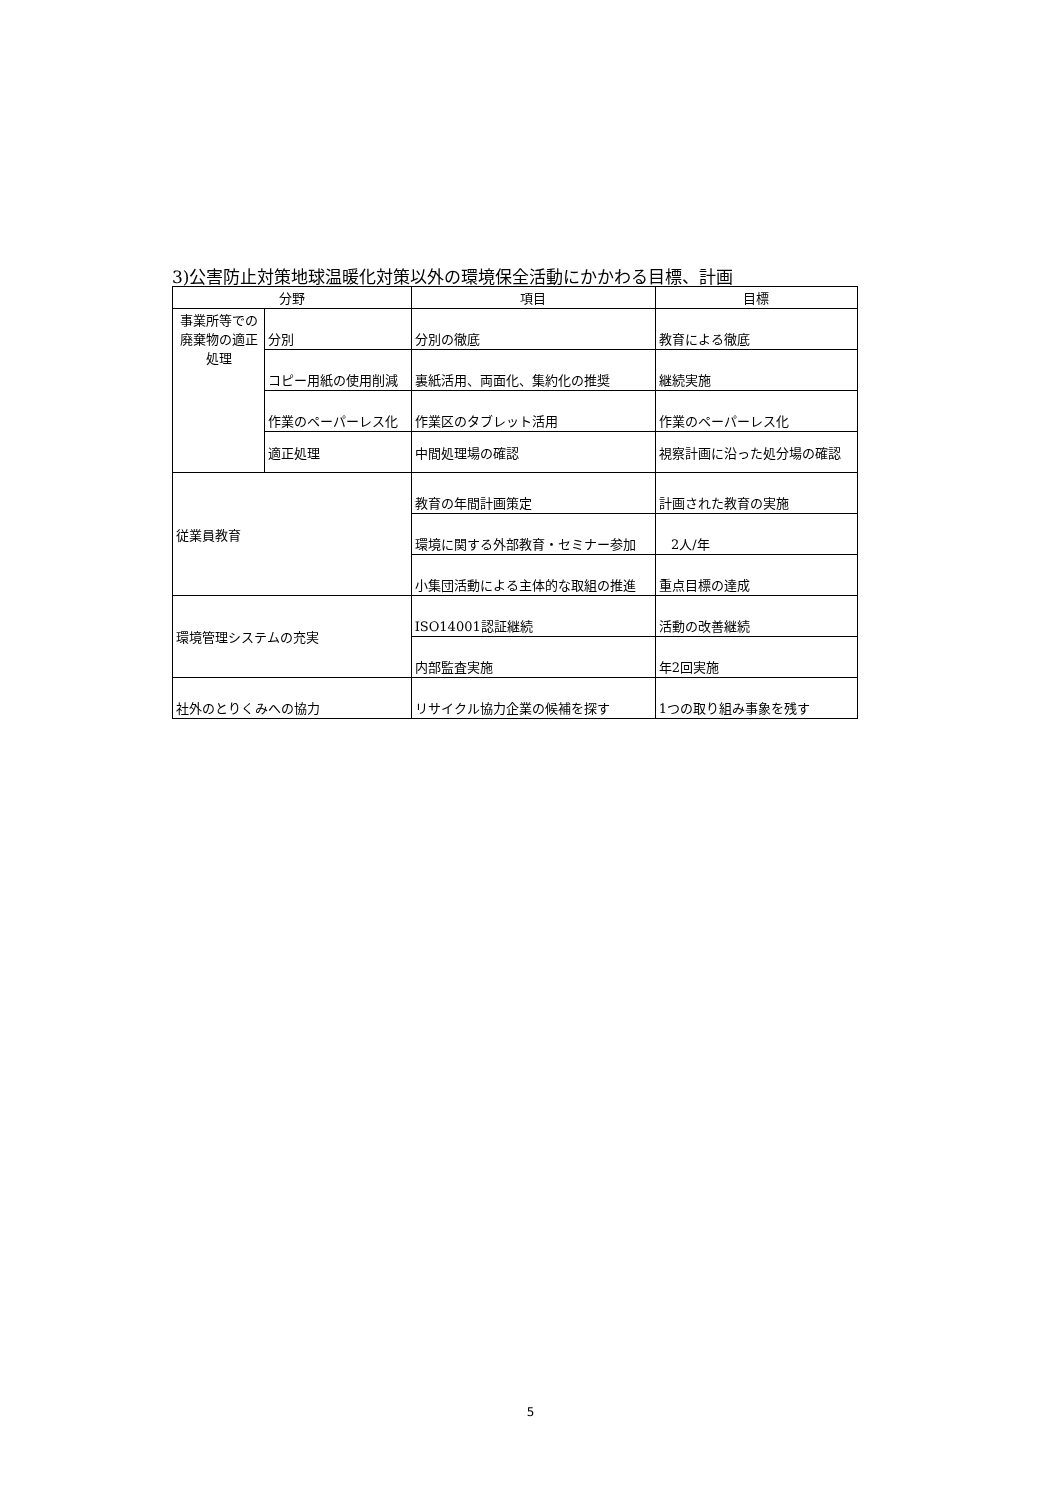3)公害防止対策地球温暖化対策以外の環境保全活動にかかわる目標、計画
| 分野 | | 項目 | 目標 |
| --- | --- | --- | --- |
| 事業所等での廃棄物の適正処理 | 分別 | 分別の徹底 | 教育による徹底 |
| | コピー用紙の使用削減 | 裏紙活用、両面化、集約化の推奨 | 継続実施 |
| | 作業のペーパーレス化 | 作業区のタブレット活用 | 作業のペーパーレス化 |
| | 適正処理 | 中間処理場の確認 | 視察計画に沿った処分場の確認 |
| 従業員教育 | | 教育の年間計画策定 | 計画された教育の実施 |
| | | 環境に関する外部教育・セミナー参加 | 2人/年 |
| | | 小集団活動による主体的な取組の推進 | 重点目標の達成 |
| 環境管理システムの充実 | | ISO14001認証継続 | 活動の改善継続 |
| | | 内部監査実施 | 年2回実施 |
| 社外のとりくみへの協力 | | リサイクル協力企業の候補を探す | 1つの取り組み事象を残す |
5